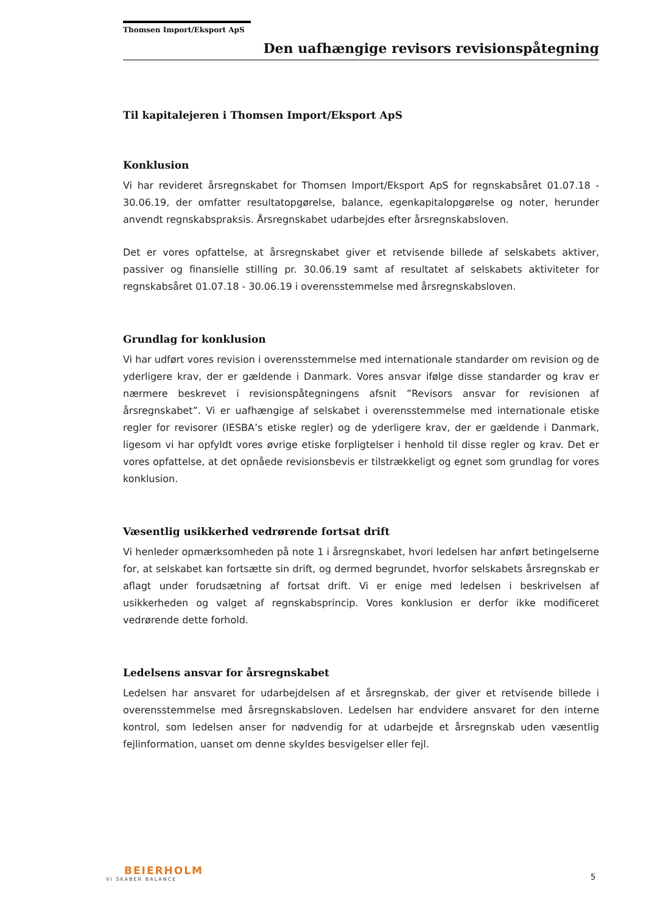Thomsen Import/Eksport ApS
Den uafhængige revisors revisionspåtegning
Til kapitalejeren i Thomsen Import/Eksport ApS
Konklusion
Vi har revideret årsregnskabet for Thomsen Import/Eksport ApS for regnskabsåret 01.07.18 - 30.06.19, der omfatter resultatopgørelse, balance, egenkapitalopgørelse og noter, herunder anvendt regnskabspraksis. Årsregnskabet udarbejdes efter årsregnskabsloven.
Det er vores opfattelse, at årsregnskabet giver et retvisende billede af selskabets aktiver, passiver og finansielle stilling pr. 30.06.19 samt af resultatet af selskabets aktiviteter for regnskabsåret 01.07.18 - 30.06.19 i overensstemmelse med årsregnskabsloven.
Grundlag for konklusion
Vi har udført vores revision i overensstemmelse med internationale standarder om revision og de yderligere krav, der er gældende i Danmark. Vores ansvar ifølge disse standarder og krav er nærmere beskrevet i revisionspåtegningens afsnit ”Revisors ansvar for revisionen af årsregnskabet”. Vi er uafhængige af selskabet i overensstemmelse med internationale etiske regler for revisorer (IESBA’s etiske regler) og de yderligere krav, der er gældende i Danmark, ligesom vi har opfyldt vores øvrige etiske forpligtelser i henhold til disse regler og krav. Det er vores opfattelse, at det opnåede revisionsbevis er tilstrækkeligt og egnet som grundlag for vores konklusion.
Væsentlig usikkerhed vedrørende fortsat drift
Vi henleder opmærksomheden på note 1 i årsregnskabet, hvori ledelsen har anført betingelserne for, at selskabet kan fortsætte sin drift, og dermed begrundet, hvorfor selskabets årsregnskab er aflagt under forudsætning af fortsat drift. Vi er enige med ledelsen i beskrivelsen af usikkerheden og valget af regnskabsprincip. Vores konklusion er derfor ikke modificeret vedrørende dette forhold.
Ledelsens ansvar for årsregnskabet
Ledelsen har ansvaret for udarbejdelsen af et årsregnskab, der giver et retvisende billede i overensstemmelse med årsregnskabsloven. Ledelsen har endvidere ansvaret for den interne kontrol, som ledelsen anser for nødvendig for at udarbejde et årsregnskab uden væsentlig fejlinformation, uanset om denne skyldes besvigelser eller fejl.
BEIERHOLM
VI SKABER BALANCE
5